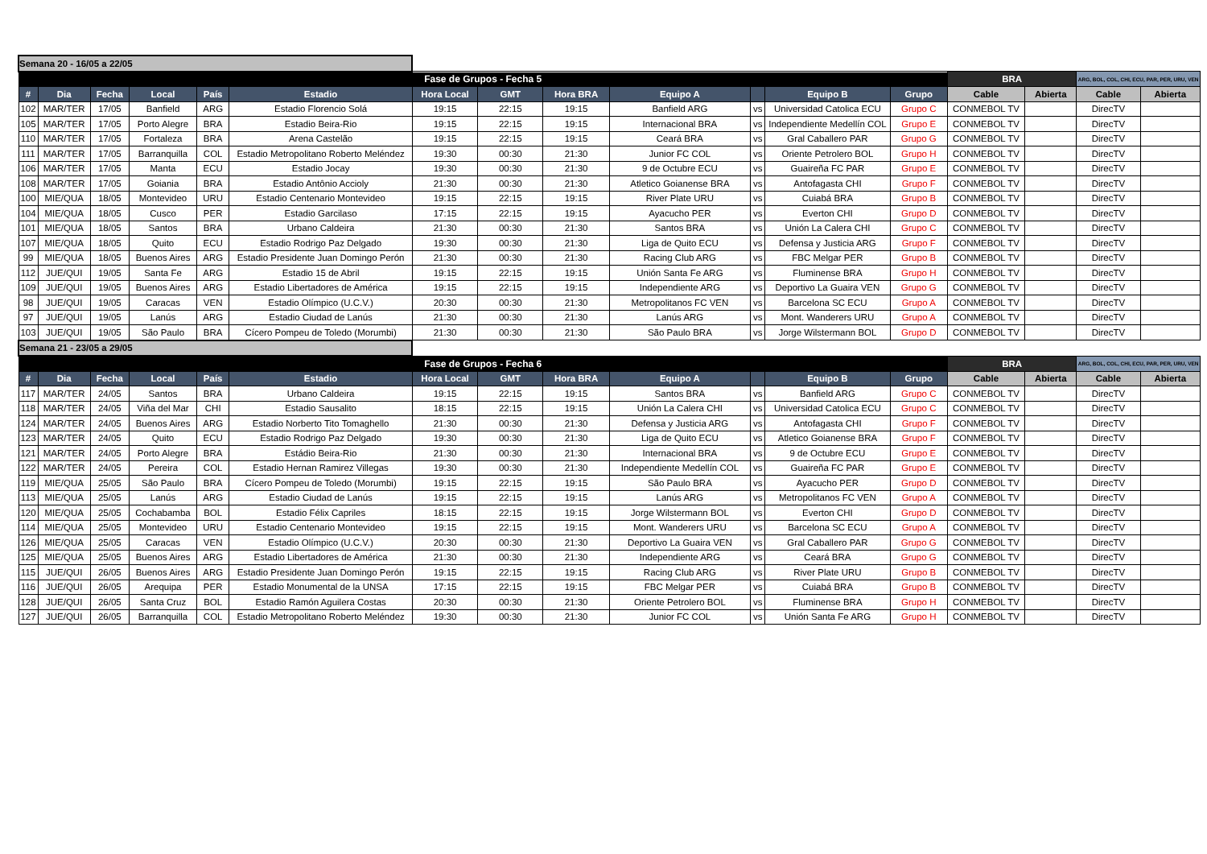| Semana 20 - 16/05 a 22/05 | | | | | | | | | | | | | | | | |
| Fase de Grupos - Fecha 5 | | | | | | | | | | | | | BRA | | ARG, BOL, COL, CHI, ECU, PAR, PER, URU, VEN | |
| # | Dia | Fecha | Local | País | Estadio | Hora Local | GMT | Hora BRA | Equipo A | | Equipo B | Grupo | Cable | Abierta | Cable | Abierta |
| 102 | MAR/TER | 17/05 | Banfield | ARG | Estadio Florencio Solá | 19:15 | 22:15 | 19:15 | Banfield ARG | vs | Universidad Catolica ECU | Grupo C | CONMEBOL TV | | DirecTV | |
| 105 | MAR/TER | 17/05 | Porto Alegre | BRA | Estadio Beira-Rio | 19:15 | 22:15 | 19:15 | Internacional BRA | vs | Independiente Medellín COL | Grupo E | CONMEBOL TV | | DirecTV | |
| 110 | MAR/TER | 17/05 | Fortaleza | BRA | Arena Castelão | 19:15 | 22:15 | 19:15 | Ceará BRA | vs | Gral Caballero PAR | Grupo G | CONMEBOL TV | | DirecTV | |
| 111 | MAR/TER | 17/05 | Barranquilla | COL | Estadio Metropolitano Roberto Meléndez | 19:30 | 00:30 | 21:30 | Junior FC COL | vs | Oriente Petrolero BOL | Grupo H | CONMEBOL TV | | DirecTV | |
| 106 | MAR/TER | 17/05 | Manta | ECU | Estadio Jocay | 19:30 | 00:30 | 21:30 | 9 de Octubre ECU | vs | Guaireña FC PAR | Grupo E | CONMEBOL TV | | DirecTV | |
| 108 | MAR/TER | 17/05 | Goiania | BRA | Estadio Antônio Accioly | 21:30 | 00:30 | 21:30 | Atletico Goianense BRA | vs | Antofagasta CHI | Grupo F | CONMEBOL TV | | DirecTV | |
| 100 | MIE/QUA | 18/05 | Montevideo | URU | Estadio Centenario Montevideo | 19:15 | 22:15 | 19:15 | River Plate URU | vs | Cuiabá BRA | Grupo B | CONMEBOL TV | | DirecTV | |
| 104 | MIE/QUA | 18/05 | Cusco | PER | Estadio Garcilaso | 17:15 | 22:15 | 19:15 | Ayacucho PER | vs | Everton CHI | Grupo D | CONMEBOL TV | | DirecTV | |
| 101 | MIE/QUA | 18/05 | Santos | BRA | Urbano Caldeira | 21:30 | 00:30 | 21:30 | Santos BRA | vs | Unión La Calera CHI | Grupo C | CONMEBOL TV | | DirecTV | |
| 107 | MIE/QUA | 18/05 | Quito | ECU | Estadio Rodrigo Paz Delgado | 19:30 | 00:30 | 21:30 | Liga de Quito ECU | vs | Defensa y Justicia ARG | Grupo F | CONMEBOL TV | | DirecTV | |
| 99 | MIE/QUA | 18/05 | Buenos Aires | ARG | Estadio Presidente Juan Domingo Perón | 21:30 | 00:30 | 21:30 | Racing Club ARG | vs | FBC Melgar PER | Grupo B | CONMEBOL TV | | DirecTV | |
| 112 | JUE/QUI | 19/05 | Santa Fe | ARG | Estadio 15 de Abril | 19:15 | 22:15 | 19:15 | Unión Santa Fe ARG | vs | Fluminense BRA | Grupo H | CONMEBOL TV | | DirecTV | |
| 109 | JUE/QUI | 19/05 | Buenos Aires | ARG | Estadio Libertadores de América | 19:15 | 22:15 | 19:15 | Independiente ARG | vs | Deportivo La Guaira VEN | Grupo G | CONMEBOL TV | | DirecTV | |
| 98 | JUE/QUI | 19/05 | Caracas | VEN | Estadio Olímpico (U.C.V.) | 20:30 | 00:30 | 21:30 | Metropolitanos FC VEN | vs | Barcelona SC ECU | Grupo A | CONMEBOL TV | | DirecTV | |
| 97 | JUE/QUI | 19/05 | Lanús | ARG | Estadio Ciudad de Lanús | 21:30 | 00:30 | 21:30 | Lanús ARG | vs | Mont. Wanderers URU | Grupo A | CONMEBOL TV | | DirecTV | |
| 103 | JUE/QUI | 19/05 | São Paulo | BRA | Cícero Pompeu de Toledo (Morumbi) | 21:30 | 00:30 | 21:30 | São Paulo BRA | vs | Jorge Wilstermann BOL | Grupo D | CONMEBOL TV | | DirecTV | |
| Semana 21 - 23/05 a 29/05 | | | | | | | | | | | | | | | | |
| Fase de Grupos - Fecha 6 | | | | | | | | | | | | | BRA | | ARG, BOL, COL, CHI, ECU, PAR, PER, URU, VEN | |
| # | Dia | Fecha | Local | País | Estadio | Hora Local | GMT | Hora BRA | Equipo A | | Equipo B | Grupo | Cable | Abierta | Cable | Abierta |
| 117 | MAR/TER | 24/05 | Santos | BRA | Urbano Caldeira | 19:15 | 22:15 | 19:15 | Santos BRA | vs | Banfield ARG | Grupo C | CONMEBOL TV | | DirecTV | |
| 118 | MAR/TER | 24/05 | Viña del Mar | CHI | Estadio Sausalito | 18:15 | 22:15 | 19:15 | Unión La Calera CHI | vs | Universidad Catolica ECU | Grupo C | CONMEBOL TV | | DirecTV | |
| 124 | MAR/TER | 24/05 | Buenos Aires | ARG | Estadio Norberto Tito Tomaghello | 21:30 | 00:30 | 21:30 | Defensa y Justicia ARG | vs | Antofagasta CHI | Grupo F | CONMEBOL TV | | DirecTV | |
| 123 | MAR/TER | 24/05 | Quito | ECU | Estadio Rodrigo Paz Delgado | 19:30 | 00:30 | 21:30 | Liga de Quito ECU | vs | Atletico Goianense BRA | Grupo F | CONMEBOL TV | | DirecTV | |
| 121 | MAR/TER | 24/05 | Porto Alegre | BRA | Estádio Beira-Rio | 21:30 | 00:30 | 21:30 | Internacional BRA | vs | 9 de Octubre ECU | Grupo E | CONMEBOL TV | | DirecTV | |
| 122 | MAR/TER | 24/05 | Pereira | COL | Estadio Hernan Ramirez Villegas | 19:30 | 00:30 | 21:30 | Independiente Medellín COL | vs | Guaireña FC PAR | Grupo E | CONMEBOL TV | | DirecTV | |
| 119 | MIE/QUA | 25/05 | São Paulo | BRA | Cícero Pompeu de Toledo (Morumbi) | 19:15 | 22:15 | 19:15 | São Paulo BRA | vs | Ayacucho PER | Grupo D | CONMEBOL TV | | DirecTV | |
| 113 | MIE/QUA | 25/05 | Lanús | ARG | Estadio Ciudad de Lanús | 19:15 | 22:15 | 19:15 | Lanús ARG | vs | Metropolitanos FC VEN | Grupo A | CONMEBOL TV | | DirecTV | |
| 120 | MIE/QUA | 25/05 | Cochabamba | BOL | Estadio Félix Capriles | 18:15 | 22:15 | 19:15 | Jorge Wilstermann BOL | vs | Everton CHI | Grupo D | CONMEBOL TV | | DirecTV | |
| 114 | MIE/QUA | 25/05 | Montevideo | URU | Estadio Centenario Montevideo | 19:15 | 22:15 | 19:15 | Mont. Wanderers URU | vs | Barcelona SC ECU | Grupo A | CONMEBOL TV | | DirecTV | |
| 126 | MIE/QUA | 25/05 | Caracas | VEN | Estadio Olímpico (U.C.V.) | 20:30 | 00:30 | 21:30 | Deportivo La Guaira VEN | vs | Gral Caballero PAR | Grupo G | CONMEBOL TV | | DirecTV | |
| 125 | MIE/QUA | 25/05 | Buenos Aires | ARG | Estadio Libertadores de América | 21:30 | 00:30 | 21:30 | Independiente ARG | vs | Ceará BRA | Grupo G | CONMEBOL TV | | DirecTV | |
| 115 | JUE/QUI | 26/05 | Buenos Aires | ARG | Estadio Presidente Juan Domingo Perón | 19:15 | 22:15 | 19:15 | Racing Club ARG | vs | River Plate URU | Grupo B | CONMEBOL TV | | DirecTV | |
| 116 | JUE/QUI | 26/05 | Arequipa | PER | Estadio Monumental de la UNSA | 17:15 | 22:15 | 19:15 | FBC Melgar PER | vs | Cuiabá BRA | Grupo B | CONMEBOL TV | | DirecTV | |
| 128 | JUE/QUI | 26/05 | Santa Cruz | BOL | Estadio Ramón Aguilera Costas | 20:30 | 00:30 | 21:30 | Oriente Petrolero BOL | vs | Fluminense BRA | Grupo H | CONMEBOL TV | | DirecTV | |
| 127 | JUE/QUI | 26/05 | Barranquilla | COL | Estadio Metropolitano Roberto Meléndez | 19:30 | 00:30 | 21:30 | Junior FC COL | vs | Unión Santa Fe ARG | Grupo H | CONMEBOL TV | | DirecTV | |